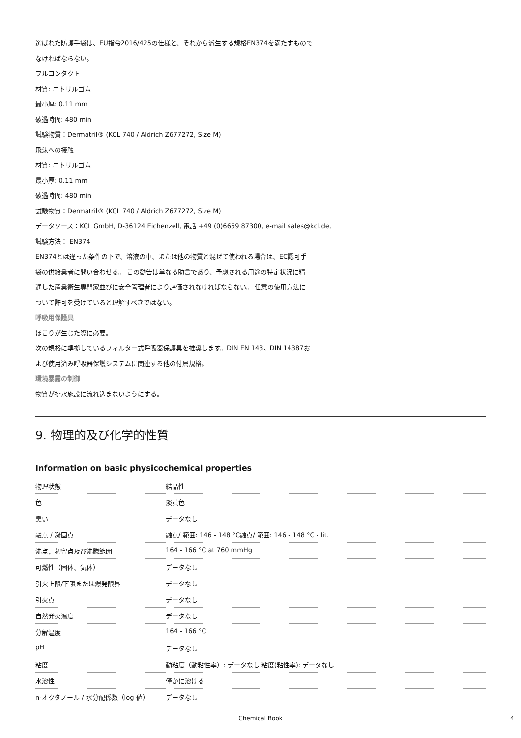選ばれた防護手袋は、EU指令2016/425の仕様と、それから派生する規格EN374を満たすもので
なければならない。
フルコンタクト
材質: ニトリルゴム
最小厚: 0.11 mm
破過時間: 480 min
試験物質：Dermatril® (KCL 740 / Aldrich Z677272, Size M)
飛沫への接触
材質: ニトリルゴム
最小厚: 0.11 mm
破過時間: 480 min
試験物質：Dermatril® (KCL 740 / Aldrich Z677272, Size M)
データソース：KCL GmbH, D-36124 Eichenzell, 電話 +49 (0)6659 87300, e-mail sales@kcl.de,
試験方法： EN374
EN374とは違った条件の下で、溶液の中、または他の物質と混ぜて使われる場合は、EC認可手
袋の供給業者に問い合わせる。 この勧告は単なる助言であり、予想される用途の特定状況に精
通した産業衛生専門家並びに安全管理者により評価されなければならない。 任意の使用方法に
ついて許可を受けていると理解すべきではない。
呼吸用保護具
ほこりが生じた際に必要。
次の規格に準拠しているフィルター式呼吸器保護具を推奨します。DIN EN 143、DIN 14387お
よび使用済み呼吸器保護システムに関連する他の付属規格。
環境暴露の制御
物質が排水施設に流れ込まないようにする。
9. 物理的及び化学的性質
Information on basic physicochemical properties
| 物理状態 | 結晶性 |
| 色 | 淡黄色 |
| 臭い | データなし |
| 融点 / 凝固点 | 融点/ 範囲: 146 - 148 °C融点/ 範囲: 146 - 148 °C - lit. |
| 沸点，初留点及び沸騰範囲 | 164 - 166 °C at 760 mmHg |
| 可燃性（固体、気体） | データなし |
| 引火上限/下限または爆発限界 | データなし |
| 引火点 | データなし |
| 自然発火温度 | データなし |
| 分解温度 | 164 - 166 °C |
| pH | データなし |
| 粘度 | 動粘度（動粘性率）: データなし 粘度(粘性率): データなし |
| 水溶性 | 僅かに溶ける |
| n-オクタノール / 水分配係数（log 値） | データなし |
Chemical Book 4